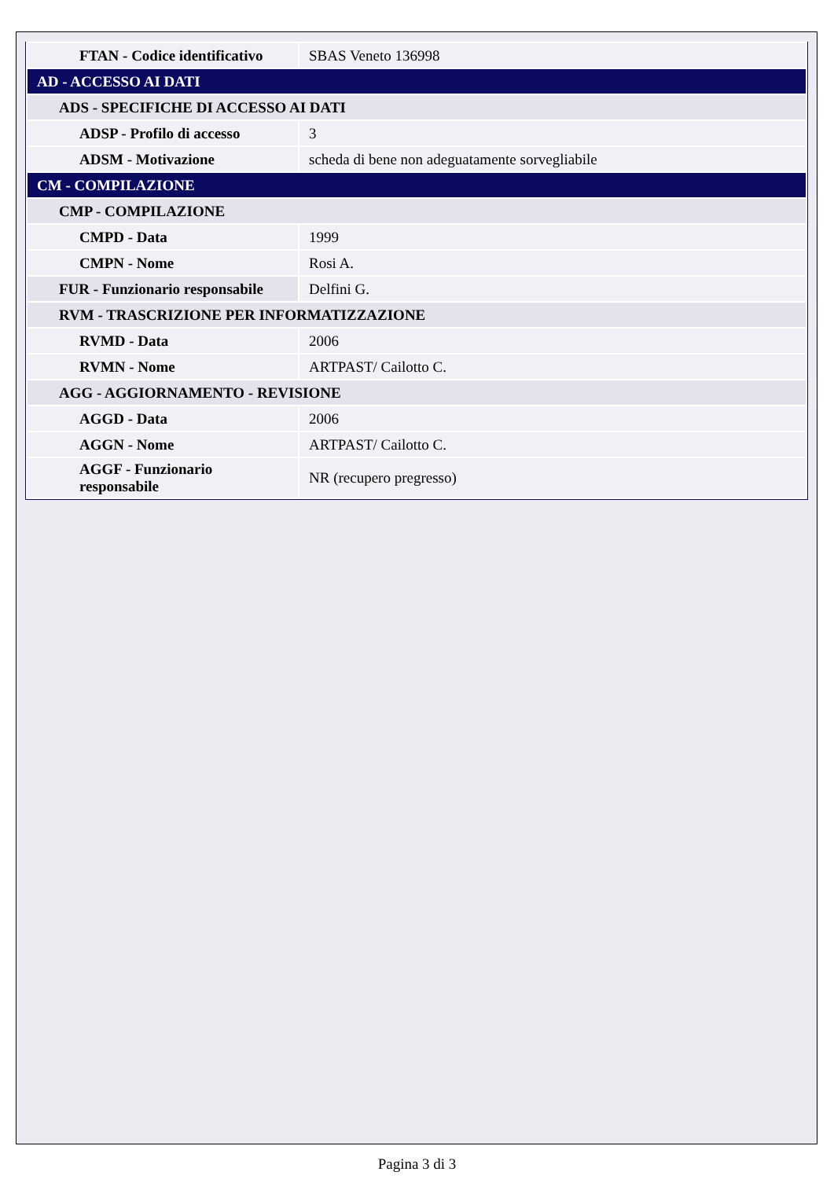| FTAN - Codice identificativo | SBAS Veneto 136998 |
| AD - ACCESSO AI DATI | |
| ADS - SPECIFICHE DI ACCESSO AI DATI | |
| ADSP - Profilo di accesso | 3 |
| ADSM - Motivazione | scheda di bene non adeguatamente sorvegliabile |
| CM - COMPILAZIONE | |
| CMP - COMPILAZIONE | |
| CMPD - Data | 1999 |
| CMPN - Nome | Rosi A. |
| FUR - Funzionario responsabile | Delfini G. |
| RVM - TRASCRIZIONE PER INFORMATIZZAZIONE | |
| RVMD - Data | 2006 |
| RVMN - Nome | ARTPAST/ Cailotto C. |
| AGG - AGGIORNAMENTO - REVISIONE | |
| AGGD - Data | 2006 |
| AGGN - Nome | ARTPAST/ Cailotto C. |
| AGGF - Funzionario responsabile | NR (recupero pregresso) |
Pagina 3 di 3